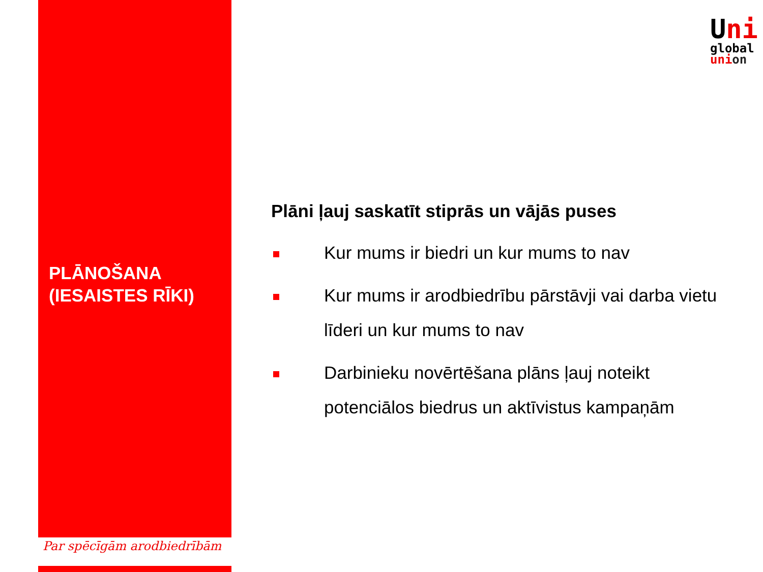Uni
global
union
PLĀNOŠANA
(IESAISTES RĪKI)
Plāni ļauj saskatīt stiprās un vājās puses
Kur mums ir biedri un kur mums to nav
Kur mums ir arodbiedrību pārstāvji vai darba vietu līderi un kur mums to nav
Darbinieku novērtēšana plāns ļauj noteikt potenciālos biedrus un aktīvistus kampaņām
Par spēcīgām arodbiedrībām